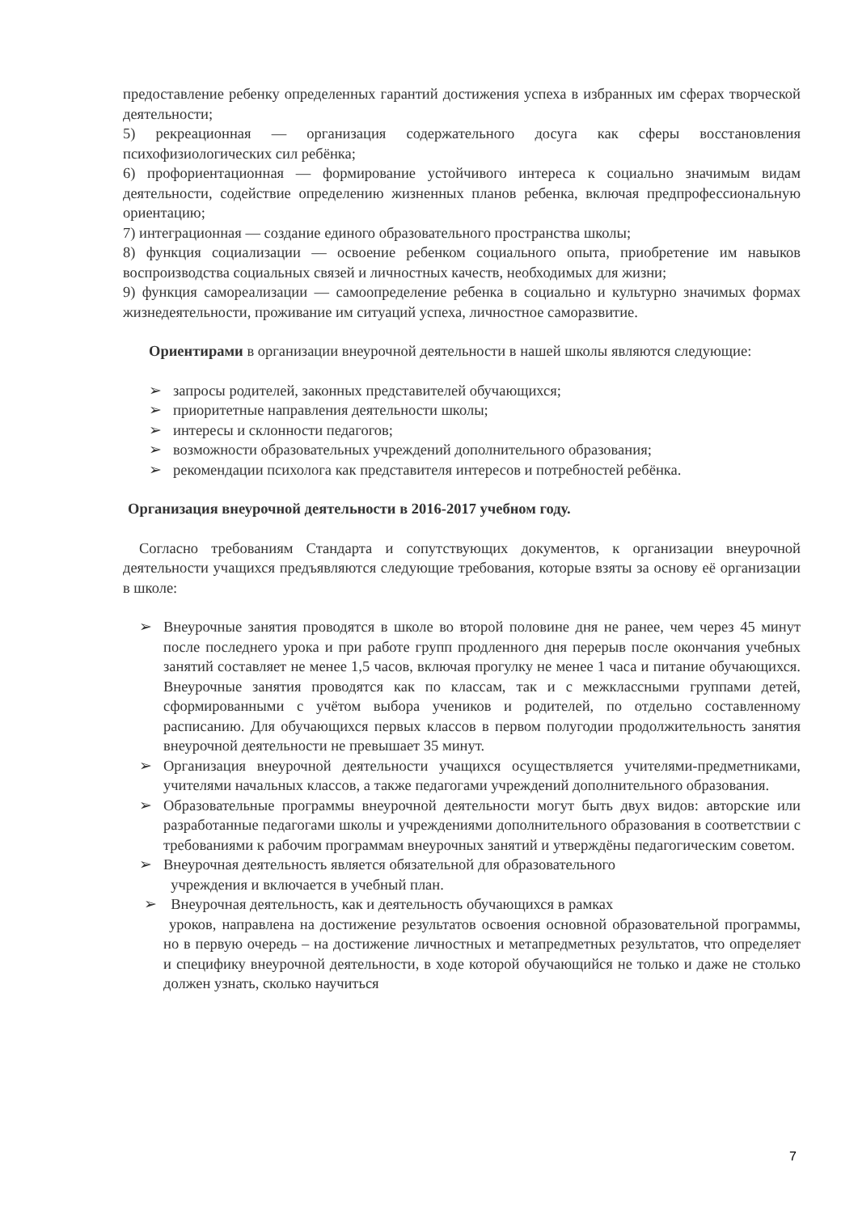предоставление ребенку определенных гарантий достижения успеха в избранных им сферах творческой деятельности;
5) рекреационная — организация содержательного досуга как сферы восстановления психофизиологических сил ребёнка;
6) профориентационная — формирование устойчивого интереса к социально значимым видам деятельности, содействие определению жизненных планов ребенка, включая предпрофессиональную ориентацию;
7) интеграционная — создание единого образовательного пространства школы;
8) функция социализации — освоение ребенком социального опыта, приобретение им навыков воспроизводства социальных связей и личностных качеств, необходимых для жизни;
9) функция самореализации — самоопределение ребенка в социально и культурно значимых формах жизнедеятельности, проживание им ситуаций успеха, личностное саморазвитие.
Ориентирами в организации внеурочной деятельности в нашей школы являются следующие:
➢ запросы родителей, законных представителей обучающихся;
➢ приоритетные направления деятельности школы;
➢ интересы и склонности педагогов;
➢ возможности образовательных учреждений дополнительного образования;
➢ рекомендации психолога как представителя интересов и потребностей ребёнка.
Организация внеурочной деятельности в 2016-2017 учебном году.
Согласно требованиям Стандарта и сопутствующих документов, к организации внеурочной деятельности учащихся предъявляются следующие требования, которые взяты за основу её организации в школе:
➢ Внеурочные занятия проводятся в школе во второй половине дня не ранее, чем через 45 минут после последнего урока и при работе групп продленного дня перерыв после окончания учебных занятий составляет не менее 1,5 часов, включая прогулку не менее 1 часа и питание обучающихся. Внеурочные занятия проводятся как по классам, так и с межклассными группами детей, сформированными с учётом выбора учеников и родителей, по отдельно составленному расписанию. Для обучающихся первых классов в первом полугодии продолжительность занятия внеурочной деятельности не превышает 35 минут.
➢ Организация внеурочной деятельности учащихся осуществляется учителями-предметниками, учителями начальных классов, а также педагогами учреждений дополнительного образования.
➢ Образовательные программы внеурочной деятельности могут быть двух видов: авторские или разработанные педагогами школы и учреждениями дополнительного образования в соответствии с требованиями к рабочим программам внеурочных занятий и утверждёны педагогическим советом.
➢ Внеурочная деятельность является обязательной для образовательного
учреждения и включается в учебный план.
➢ Внеурочная деятельность, как и деятельность обучающихся в рамках
уроков, направлена на достижение результатов освоения основной образовательной программы, но в первую очередь – на достижение личностных и метапредметных результатов, что определяет и специфику внеурочной деятельности, в ходе которой обучающийся не только и даже не столько должен узнать, сколько научиться
7